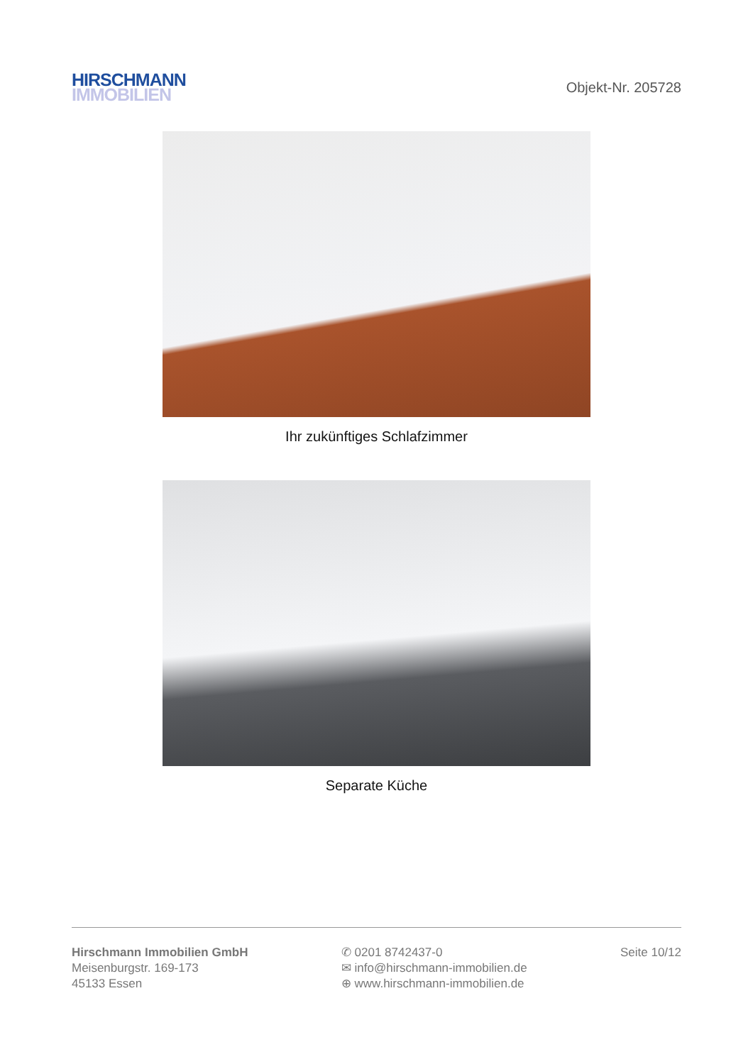HIRSCHMANN
IMMOBILIEN
Objekt-Nr. 205728
Ihr zukünftiges Schlafzimmer
Separate Küche
Hirschmann Immobilien GmbH
Meisenburgstr. 169-173
45133 Essen
✆ 0201 8742437-0
✉ info@hirschmann-immobilien.de
⊕ www.hirschmann-immobilien.de
Seite 10/12